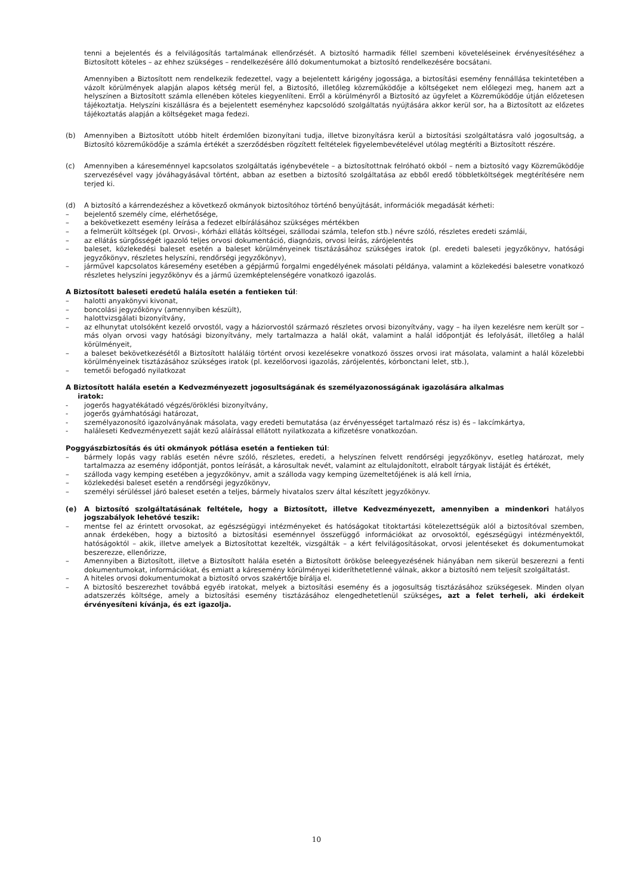tenni a bejelentés és a felvilágosítás tartalmának ellenőrzését. A biztosító harmadik féllel szembeni követeléseinek érvényesítéséhez a Biztosított köteles – az ehhez szükséges – rendelkezésére álló dokumentumokat a biztosító rendelkezésére bocsátani.
Amennyiben a Biztosított nem rendelkezik fedezettel, vagy a bejelentett kárigény jogossága, a biztosítási esemény fennállása tekintetében a vázolt körülmények alapján alapos kétség merül fel, a Biztosító, illetőleg közreműködője a költségeket nem előlegezi meg, hanem azt a helyszínen a Biztosított számla ellenében köteles kiegyenlíteni. Erről a körülményről a Biztosító az ügyfelet a Közreműködője útján előzetesen tájékoztatja. Helyszíni kiszállásra és a bejelentett eseményhez kapcsolódó szolgáltatás nyújtására akkor kerül sor, ha a Biztosított az előzetes tájékoztatás alapján a költségeket maga fedezi.
(b) Amennyiben a Biztosított utóbb hitelt érdemlően bizonyítani tudja, illetve bizonyításra kerül a biztosítási szolgáltatásra való jogosultság, a Biztosító közreműködője a számla értékét a szerződésben rögzített feltételek figyelembevételével utólag megtéríti a Biztosított részére.
(c) Amennyiben a káreseménnyel kapcsolatos szolgáltatás igénybevétele – a biztosítottnak felróható okból – nem a biztosító vagy Közreműködője szervezésével vagy jóváhagyásával történt, abban az esetben a biztosító szolgáltatása az ebből eredő többletköltségek megtérítésére nem terjed ki.
(d) A biztosító a kárrendezéshez a következő okmányok biztosítóhoz történő benyújtását, információk megadását kérheti:
– bejelentő személy címe, elérhetősége,
– a bekövetkezett esemény leírása a fedezet elbírálásához szükséges mértékben
– a felmerült költségek (pl. Orvosi-, kórházi ellátás költségei, szállodai számla, telefon stb.) névre szóló, részletes eredeti számlái,
– az ellátás sürgősségét igazoló teljes orvosi dokumentáció, diagnózis, orvosi leírás, zárójelentés
– baleset, közlekedési baleset esetén a baleset körülményeinek tisztázásához szükséges iratok (pl. eredeti baleseti jegyzőkönyv, hatósági jegyzőkönyv, részletes helyszíni, rendőrségi jegyzőkönyv),
– járművel kapcsolatos káresemény esetében a gépjármű forgalmi engedélyének másolati példánya, valamint a közlekedési balesetre vonatkozó részletes helyszíni jegyzőkönyv és a jármű üzemképtelenségére vonatkozó igazolás.
A Biztosított baleseti eredetű halála esetén a fentieken túl:
– halotti anyakönyvi kivonat,
– boncolási jegyzőkönyv (amennyiben készült),
– halottvizsgálati bizonyítvány,
– az elhunytat utolsóként kezelő orvostól, vagy a háziorvostól származó részletes orvosi bizonyítvány, vagy – ha ilyen kezelésre nem került sor – más olyan orvosi vagy hatósági bizonyítvány, mely tartalmazza a halál okát, valamint a halál időpontját és lefolyását, illetőleg a halál körülményeit,
– a baleset bekövetkezésétől a Biztosított haláláig történt orvosi kezelésekre vonatkozó összes orvosi irat másolata, valamint a halál közelebbi körülményeinek tisztázásához szükséges iratok (pl. kezelőorvosi igazolás, zárójelentés, kórbonctani lelet, stb.),
– temetői befogadó nyilatkozat
A Biztosított halála esetén a Kedvezményezett jogosultságának és személyazonosságának igazolására alkalmas
iratok:
- jogerős hagyatékátadó végzés/öröklési bizonyítvány,
- jogerős gyámhatósági határozat,
- személyazonosító igazolványának másolata, vagy eredeti bemutatása (az érvényességet tartalmazó rész is) és – lakcímkártya,
- haláleseti Kedvezményezett saját kezű aláírással ellátott nyilatkozata a kifizetésre vonatkozóan.
Poggyászbiztosítás és úti okmányok pótlása esetén a fentieken túl:
– bármely lopás vagy rablás esetén névre szóló, részletes, eredeti, a helyszínen felvett rendőrségi jegyzőkönyv, esetleg határozat, mely tartalmazza az esemény időpontját, pontos leírását, a károsultak nevét, valamint az eltulajdonított, elrabolt tárgyak listáját és értékét,
– szálloda vagy kemping esetében a jegyzőkönyv, amit a szálloda vagy kemping üzemeltetőjének is alá kell írnia,
– közlekedési baleset esetén a rendőrségi jegyzőkönyv,
– személyi sérüléssel járó baleset esetén a teljes, bármely hivatalos szerv által készített jegyzőkönyv.
(e) A biztosító szolgáltatásának feltétele, hogy a Biztosított, illetve Kedvezményezett, amennyiben a mindenkori hatályos jogszabályok lehetővé teszik:
– mentse fel az érintett orvosokat, az egészségügyi intézményeket és hatóságokat titoktartási kötelezettségük alól a biztosítóval szemben, annak érdekében, hogy a biztosító a biztosítási eseménnyel összefüggő információkat az orvosoktól, egészségügyi intézményektől, hatóságoktól – akik, illetve amelyek a Biztosítottat kezelték, vizsgálták – a kért felvilágosításokat, orvosi jelentéseket és dokumentumokat beszerezze, ellenőrizze,
– Amennyiben a Biztosított, illetve a Biztosított halála esetén a Biztosított örököse beleegyezésének hiányában nem sikerül beszerezni a fenti dokumentumokat, információkat, és emiatt a káresemény körülményei kideríthetetlenné válnak, akkor a biztosító nem teljesít szolgáltatást.
– A hiteles orvosi dokumentumokat a biztosító orvos szakértője bírálja el.
– A biztosító beszerezhet továbbá egyéb iratokat, melyek a biztosítási esemény és a jogosultság tisztázásához szükségesek. Minden olyan adatszerzés költsége, amely a biztosítási esemény tisztázásához elengedhetetlenül szükséges, azt a felet terheli, aki érdekeit érvényesíteni kívánja, és ezt igazolja.
10